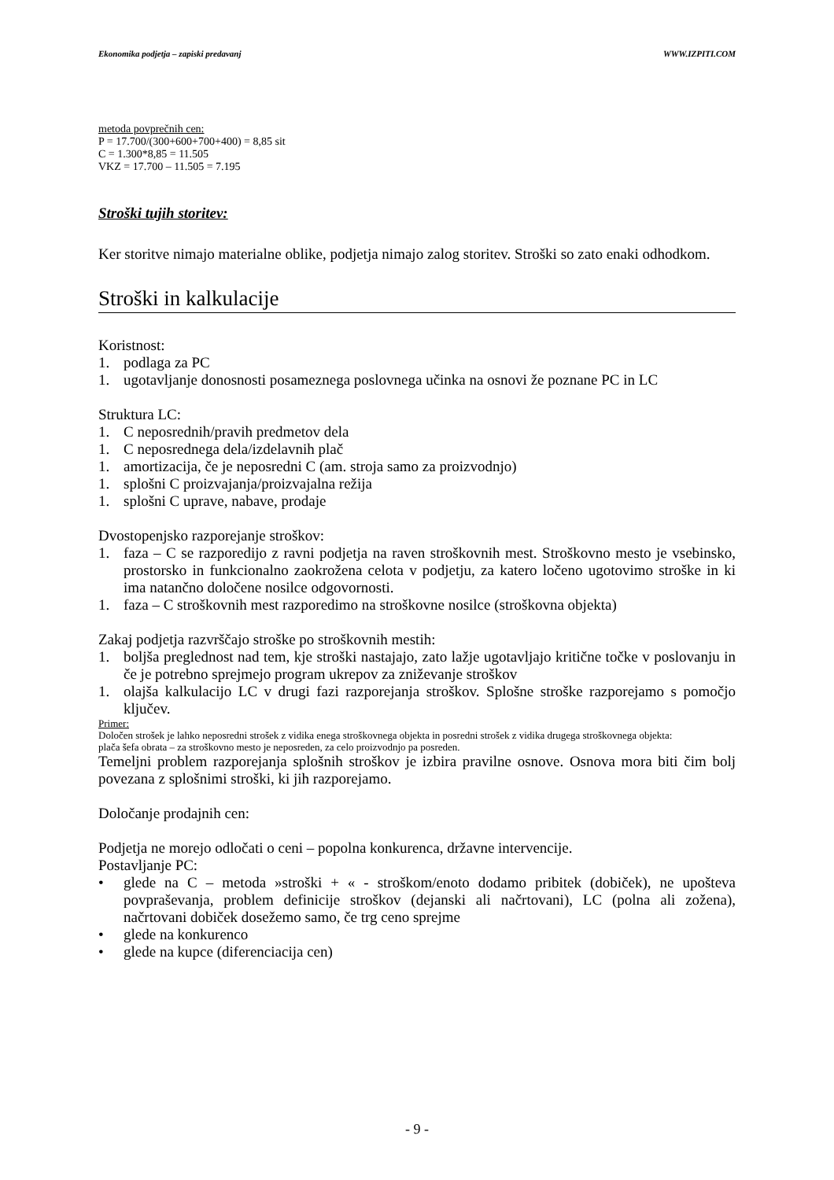Ekonomika podjetja – zapiski predavanj WWW.IZPITI.COM
metoda povprečnih cen:
P = 17.700/(300+600+700+400) = 8,85 sit
C = 1.300*8,85 = 11.505
VKZ = 17.700 – 11.505 = 7.195
Stroški tujih storitev:
Ker storitve nimajo materialne oblike, podjetja nimajo zalog storitev. Stroški so zato enaki odhodkom.
Stroški in kalkulacije
Koristnost:
1. podlaga za PC
1. ugotavljanje donosnosti posameznega poslovnega učinka na osnovi že poznane PC in LC
Struktura LC:
1. C neposrednih/pravih predmetov dela
1. C neposrednega dela/izdelavnih plač
1. amortizacija, če je neposredni C (am. stroja samo za proizvodnjo)
1. splošni C proizvajanja/proizvajalna režija
1. splošni C uprave, nabave, prodaje
Dvostopenjsko razporejanje stroškov:
1. faza – C se razporedijo z ravni podjetja na raven stroškovnih mest. Stroškovno mesto je vsebinsko, prostorsko in funkcionalno zaokrožena celota v podjetju, za katero ločeno ugotovimo stroške in ki ima natančno določene nosilce odgovornosti.
1. faza – C stroškovnih mest razporedimo na stroškovne nosilce (stroškovna objekta)
Zakaj podjetja razvrščajo stroške po stroškovnih mestih:
1. boljša preglednost nad tem, kje stroški nastajajo, zato lažje ugotavljajo kritične točke v poslovanju in če je potrebno sprejmejo program ukrepov za zniževanje stroškov
1. olajša kalkulacijo LC v drugi fazi razporejanja stroškov. Splošne stroške razporejamo s pomočjo ključev.
Primer:
Določen strošek je lahko neposredni strošek z vidika enega stroškovnega objekta in posredni strošek z vidika drugega stroškovnega objekta:
plača šefa obrata – za stroškovno mesto je neposreden, za celo proizvodnjo pa posreden.
Temeljni problem razporejanja splošnih stroškov je izbira pravilne osnove. Osnova mora biti čim bolj povezana z splošnimi stroški, ki jih razporejamo.
Določanje prodajnih cen:
Podjetja ne morejo odločati o ceni – popolna konkurenca, državne intervencije.
Postavljanje PC:
• glede na C – metoda »stroški + « - stroškom/enoto dodamo pribitek (dobiček), ne upošteva povpraševanja, problem definicije stroškov (dejanski ali načrtovani), LC (polna ali zožena), načrtovani dobiček dosežemo samo, če trg ceno sprejme
• glede na konkurenco
• glede na kupce (diferenciacija cen)
- 9 -